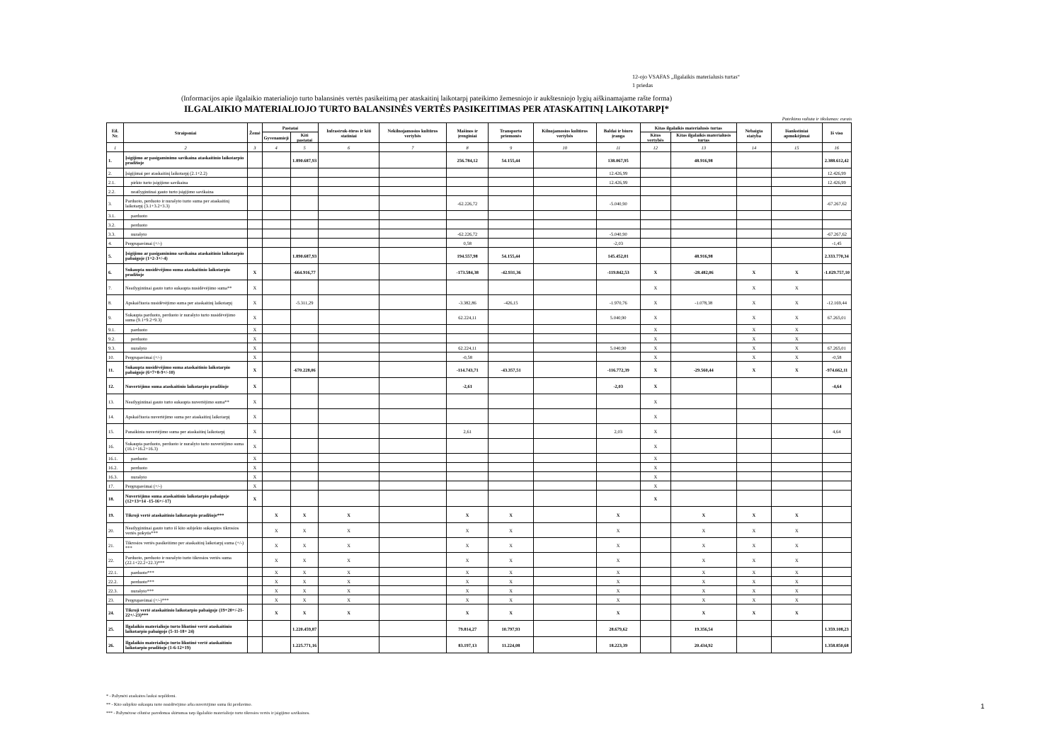12-ojo VSAFAS „Ilgalaikis materialusis turtas“
1 priedas
(Informacijos apie ilgalaikio materialiojo turto balansinės vertės pasikeitimą per ataskaitinį laikotarpį pateikimo žemesniojo ir aukštesniojo lygių aiškinamajame rašte forma)
ILGALAIKIO MATERIALIOJO TURTO BALANSINĖS VERTĖS PASIKEITIMAS PER ATASKAITINĮ LAIKOTARPĮ*
Pateikimo valiuta ir tikslumas: eurais
| Eil. Nr. | Straipsniai | Žemė | Pastatai | | Infrastruk-tūros ir kiti statiniai | Nekilnojamosios kultūros vertybės | Mašinos ir įrenginiai | Transporto priemonės | Kilnojamosios kultūros vertybės | Baldai ir biuro įranga | Kitas ilgalaikis materialusis turtas | | Nebaigta statyba | Išankstiniai apmokėjimai | Iš viso |
| --- | --- | --- | --- | --- | --- | --- | --- | --- | --- | --- | --- | --- | --- | --- | --- |
| | | | Gyvenamieji | Kiti pastatai | | | | | | | Kitos vertybės | Kitas ilgalaikis materialusis turtas | | | |
| 1 | 2 | 3 | 4 | 5 | 6 | 7 | 8 | 9 | 10 | 11 | 12 | 13 | 14 | 15 | 16 |
| 1. | Įsigijimo ar pasigaminimo savikaina ataskaitinio laikotarpio pradžioje | | | 1.890.687,93 | | | 256.784,12 | 54.155,44 | | 138.067,95 | | 48.916,98 | | | 2.388.612,42 |
| 2. | Įsigijimai per ataskaitinį laikotarpį (2.1+2.2) | | | | | | | | | 12.426,99 | | | | | 12.426,99 |
| 2.1. | pirkto turto įsigijimo savikaina | | | | | | | | | 12.426,99 | | | | | 12.426,99 |
| 2.2. | neatlygintinai gauto turto įsigijimo savikaina | | | | | | | | | | | | | | |
| 3. | Parduoto, perduoto ir nurašyto turto suma per ataskaitinį laikotarpį (3.1+3.2+3.3) | | | | | | -62.226,72 | | | -5.040,90 | | | | | -67.267,62 |
| 3.1. | parduoto | | | | | | | | | | | | | | |
| 3.2. | perduoto | | | | | | | | | | | | | | |
| 3.3. | nurašyto | | | | | | -62.226,72 | | | -5.040,90 | | | | | -67.267,62 |
| 4. | Pergrupavimai (+/-) | | | | | | 0,58 | | | -2,03 | | | | | -1,45 |
| 5. | Įsigijimo ar pasigaminimo savikaina ataskaitinio laikotarpio pabaigoje (1+2-3+/-4) | | | 1.890.687,93 | | | 194.557,98 | 54.155,44 | | 145.452,01 | | 48.916,98 | | | 2.333.770,34 |
| 6. | Sukaupta nusidėvėjimo suma ataskaitinio laikotarpio pradžioje | X | | -664.916,77 | | | -173.584,38 | -42.931,36 | | -119.842,53 | X | -28.482,06 | X | X | -1.029.757,10 |
| 7. | Neatlygintinai gauto turto sukaupta nusidėvėjimo suma** | X | | | | | | | | | X | | X | X | |
| 8. | Apskaičiuota nusidėvėjimo suma per ataskaitinį laikotarpį | X | | -5.311,29 | | | -3.382,86 | -426,15 | | -1.970,76 | X | -1.078,38 | X | X | -12.169,44 |
| 9. | Sukaupta parduoto, perduoto ir nurašyto turto nusidėvėjimo suma (9.1+9.2+9.3) | X | | | | | 62.224,11 | | | 5.040,90 | X | | X | X | 67.265,01 |
| 9.1. | parduoto | X | | | | | | | | | X | | X | X | |
| 9.2. | perduoto | X | | | | | | | | | X | | X | X | |
| 9.3. | nurašyto | X | | | | | 62.224,11 | | | 5.040,90 | X | | X | X | 67.265,01 |
| 10. | Pergrupavimai (+/-) | X | | | | | -0,58 | | | | X | | X | X | -0,58 |
| 11. | Sukaupta nusidėvėjimo suma ataskaitinio laikotarpio pabaigoje (6+7+8-9+/-10) | X | | -670.228,06 | | | -114.743,71 | -43.357,51 | | -116.772,39 | X | -29.560,44 | X | X | -974.662,11 |
| 12. | Nuvertėjimo suma ataskaitinio laikotarpio pradžioje | X | | | | | -2,61 | | | -2,03 | X | | | | -4,64 |
| 13. | Neatlygintinai gauto turto sukaupta nuvertėjimo suma** | X | | | | | | | | | X | | | | |
| 14. | Apskaičiuota nuvertėjimo suma per ataskaitinį laikotarpį | X | | | | | | | | | X | | | | |
| 15. | Panaikinta nuvertėjimo suma per ataskaitinį laikotarpį | X | | | | | 2,61 | | | 2,03 | X | | | | 4,64 |
| 16. | Sukaupta parduoto, perduoto ir nurašyto turto nuvertėjimo suma (16.1+16.2+16.3) | X | | | | | | | | | X | | | | |
| 16.1. | parduoto | X | | | | | | | | | X | | | | |
| 16.2. | perduoto | X | | | | | | | | | X | | | | |
| 16.3. | nurašyto | X | | | | | | | | | X | | | | |
| 17. | Pergrupavimai (+/-) | X | | | | | | | | | X | | | | |
| 18. | Nuvertėjimo suma ataskaitinio laikotarpio pabaigoje (12+13+14 -15-16+/-17) | X | | | | | | | | | X | | | | |
| 19. | Tikroji vertė ataskaitinio laikotarpio pradžioje*** | | X | X | X | | X | X | | X | | X | X | X | |
| 20. | Neatlygintinai gauto turto iš kito subjekto sukauptos tikrosios vertės pokytis*** | | X | X | X | | X | X | | X | | X | X | X | |
| 21. | Tikrosios vertės pasikeitimo per ataskaitinį laikotarpį suma (+/-) *** | | X | X | X | | X | X | | X | | X | X | X | |
| 22. | Parduoto, perduoto ir nurašyto turto tikrosios vertės suma (22.1+22.2+22.3)*** | | X | X | X | | X | X | | X | | X | X | X | |
| 22.1. | parduoto*** | | X | X | X | | X | X | | X | | X | X | X | |
| 22.2. | perduoto*** | | X | X | X | | X | X | | X | | X | X | X | |
| 22.3. | nurašyto*** | | X | X | X | | X | X | | X | | X | X | X | |
| 23. | Pergrupavimai (+/-)*** | | X | X | X | | X | X | | X | | X | X | X | |
| 24. | Tikroji vertė ataskaitinio laikotarpio pabaigoje (19+20+/-21-22+/-23)*** | | X | X | X | | X | X | | X | | X | X | X | |
| 25. | Ilgalaikio materialiojo turto likutinė vertė ataskaitinio laikotarpio pabaigoje (5-11-18+ 24) | | | 1.220.459,87 | | | 79.814,27 | 10.797,93 | | 28.679,62 | | 19.356,54 | | | 1.359.108,23 |
| 26. | Ilgalaikio materialiojo turto likutinė vertė ataskaitinio laikotarpio pradžioje (1-6-12+19) | | | 1.225.771,16 | | | 83.197,13 | 11.224,08 | | 18.223,39 | | 20.434,92 | | | 1.358.850,68 |
* - Pažymėti ataskaitos laukai nepildomi.
** - Kito subjekto sukaupta turto nusidėvėjimo arba nuvertėjimo suma iki perdavimo.
*** - Pažymėtose eilutėse parodomas skirtumas tarp ilgalaikio materialiojo turto tikrosios vertės ir įsigijimo savikainos.
1